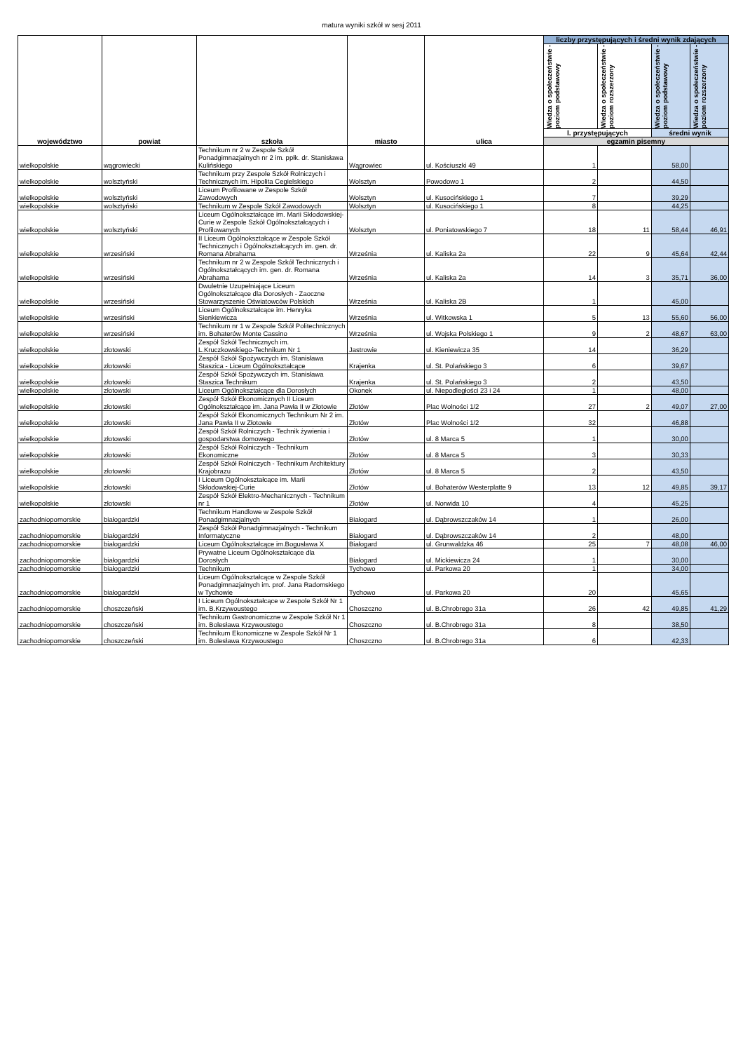matura wyniki szkół w sesj 2011
| województwo | powiat | szkoła | miasto | ulica | liczby przystępujących i średni wynik zdających | | | |
| --- | --- | --- | --- | --- | --- | --- | --- | --- |
| | | | | | Wiedza o społeczeństwie - poziom podstawowy | Wiedza o społeczeństwie - poziom rozszerzony | Wiedza o społeczeństwie - poziom podstawowy | Wiedza o społeczeństwie - poziom rozszerzony |
| | | | | | l. przystępujących | | średni wynik | |
| | | | | | egzamin pisemny | | | |
| wielkopolskie | wągrowiecki | Technikum nr 2 w Zespole Szkół Ponadgimnazjalnych nr 2 im. ppłk. dr. Stanisława Kulińskiego | Wągrowiec | ul. Kościuszki 49 | 1 | | 58,00 | |
| wielkopolskie | wolsztyński | Technikum przy Zespole Szkół Rolniczych i Technicznych im. Hipolita Cegielskiego | Wolsztyn | Powodowo 1 | 2 | | 44,50 | |
| wielkopolskie | wolsztyński | Liceum Profilowane w Zespole Szkół Zawodowych | Wolsztyn | ul. Kusocińskiego 1 | 7 | | 39,29 | |
| wielkopolskie | wolsztyński | Technikum w Zespole Szkół Zawodowych | Wolsztyn | ul. Kusocińskiego 1 | 8 | | 44,25 | |
| wielkopolskie | wolsztyński | Liceum Ogólnokształcące im. Marii Skłodowskiej-Curie w Zespole Szkół Ogólnokształcących i Profilowanych | Wolsztyn | ul. Poniatowskiego 7 | 18 | 11 | 58,44 | 46,91 |
| wielkopolskie | wrzesiński | II Liceum Ogólnokształcące w Zespole Szkół Technicznych i Ogólnokształcących im. gen. dr. Romana Abrahama | Września | ul. Kaliska 2a | 22 | 9 | 45,64 | 42,44 |
| wielkopolskie | wrzesiński | Technikum nr 2 w Zespole Szkół Technicznych i Ogólnokształcących im. gen. dr. Romana Abrahama | Września | ul. Kaliska 2a | 14 | 3 | 35,71 | 36,00 |
| wielkopolskie | wrzesiński | Dwuletnie Uzupełniające Liceum Ogólnokształcące dla Dorosłych - Zaoczne Stowarzyszenie Oświatowców Polskich | Września | ul. Kaliska 2B | 1 | | 45,00 | |
| wielkopolskie | wrzesiński | Liceum Ogólnokształcące im. Henryka Sienkiewicza | Września | ul. Witkowska 1 | 5 | 13 | 55,60 | 56,00 |
| wielkopolskie | wrzesiński | Technikum nr 1 w Zespole Szkół Politechnicznych im. Bohaterów Monte Cassino | Września | ul. Wojska Polskiego 1 | 9 | 2 | 48,67 | 63,00 |
| wielkopolskie | złotowski | Zespół Szkół Technicznych im. L.Kruczkowskiego-Technikum Nr 1 | Jastrowie | ul. Kieniewicza 35 | 14 | | 36,29 | |
| wielkopolskie | złotowski | Zespół Szkół Spożywczych im. Stanisława Staszica - Liceum Ogólnokształcące | Krajenka | ul. St. Polańskiego 3 | 6 | | 39,67 | |
| wielkopolskie | złotowski | Zespół Szkół Spożywczych im. Stanisława Staszica Technikum | Krajenka | ul. St. Polańskiego 3 | 2 | | 43,50 | |
| wielkopolskie | złotowski | Liceum Ogólnokształcące dla Dorosłych | Okonek | ul. Niepodległości 23 i 24 | 1 | | 48,00 | |
| wielkopolskie | złotowski | Zespół Szkół Ekonomicznych II Liceum Ogólnokształcące im. Jana Pawła II w Złotowie | Złotów | Plac Wolności 1/2 | 27 | 2 | 49,07 | 27,00 |
| wielkopolskie | złotowski | Zespół Szkół Ekonomicznych Technikum Nr 2 im. Jana Pawła II w Złotowie | Złotów | Plac Wolności 1/2 | 32 | | 46,88 | |
| wielkopolskie | złotowski | Zespół Szkół Rolniczych - Technik żywienia i gospodarstwa domowego | Złotów | ul. 8 Marca 5 | 1 | | 30,00 | |
| wielkopolskie | złotowski | Zespół Szkół Rolniczych - Technikum Ekonomiczne | Złotów | ul. 8 Marca 5 | 3 | | 30,33 | |
| wielkopolskie | złotowski | Zespół Szkół Rolniczych - Technikum Architektury Krajobrazu | Złotów | ul. 8 Marca 5 | 2 | | 43,50 | |
| wielkopolskie | złotowski | I Liceum Ogólnokształcące im. Marii Skłodowskiej-Curie | Złotów | ul. Bohaterów Westerplatte 9 | 13 | 12 | 49,85 | 39,17 |
| wielkopolskie | złotowski | Zespół Szkół Elektro-Mechanicznych - Technikum nr 1 | Złotów | ul. Norwida 10 | 4 | | 45,25 | |
| zachodniopomorskie | białogardzki | Technikum Handlowe w Zespole Szkół Ponadgimnazjalnych | Białogard | ul. Dąbrowszczaków 14 | 1 | | 26,00 | |
| zachodniopomorskie | białogardzki | Zespół Szkół Ponadgimnazjalnych - Technikum Informatyczne | Białogard | ul. Dąbrowszczaków 14 | 2 | | 48,00 | |
| zachodniopomorskie | białogardzki | Liceum Ogólnokształcące im.Bogusława X | Białogard | ul. Grunwaldzka 46 | 25 | 7 | 48,08 | 46,00 |
| zachodniopomorskie | białogardzki | Prywatne Liceum Ogólnokształcące dla Dorosłych | Białogard | ul. Mickiewicza 24 | 1 | | 30,00 | |
| zachodniopomorskie | białogardzki | Technikum | Tychowo | ul. Parkowa 20 | 1 | | 34,00 | |
| zachodniopomorskie | białogardzki | Liceum Ogólnokształcące w Zespole Szkół Ponadgimnazjalnych im. prof. Jana Radomskiego w Tychowie | Tychowo | ul. Parkowa 20 | 20 | | 45,65 | |
| zachodniopomorskie | choszczeński | I Liceum Ogólnokształcące w Zespole Szkół Nr 1 im. B.Krzywoustego | Choszczno | ul. B.Chrobrego 31a | 26 | 42 | 49,85 | 41,29 |
| zachodniopomorskie | choszczeński | Technikum Gastronomiczne w Zespole Szkół Nr 1 im. Bolesława Krzywoustego | Choszczno | ul. B.Chrobrego 31a | 8 | | 38,50 | |
| zachodniopomorskie | choszczeński | Technikum Ekonomiczne w Zespole Szkół Nr 1 im. Bolesława Krzywoustego | Choszczno | ul. B.Chrobrego 31a | 6 | | 42,33 | |